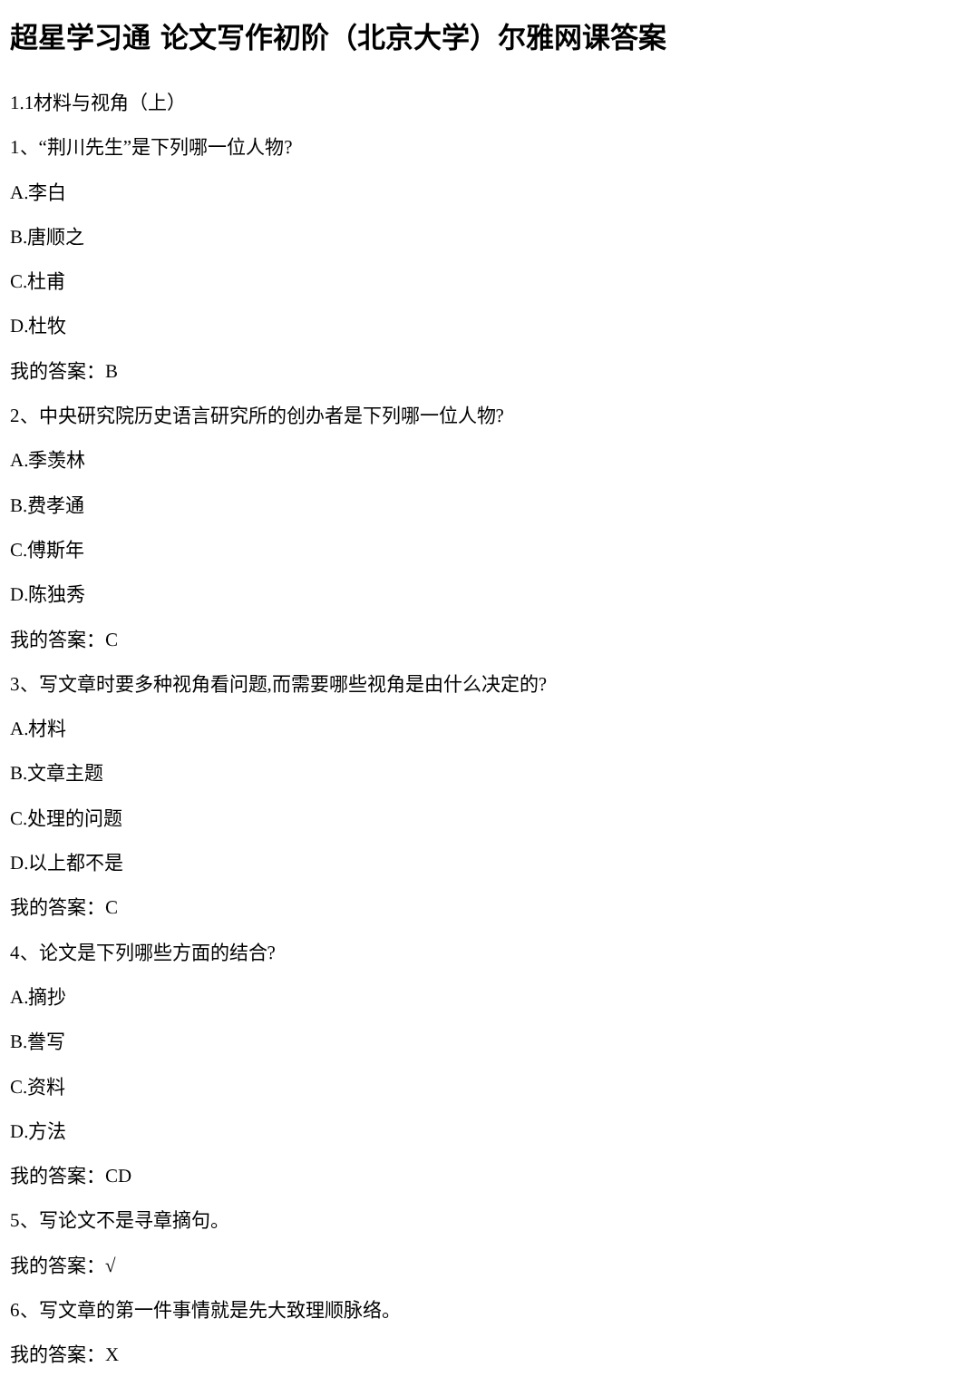超星学习通 论文写作初阶（北京大学）尔雅网课答案
1.1材料与视角（上）
1、“荆川先生”是下列哪一位人物?
A.李白
B.唐顺之
C.杜甫
D.杜牧
我的答案：B
2、中央研究院历史语言研究所的创办者是下列哪一位人物?
A.季羡林
B.费孝通
C.傅斯年
D.陈独秀
我的答案：C
3、写文章时要多种视角看问题,而需要哪些视角是由什么决定的?
A.材料
B.文章主题
C.处理的问题
D.以上都不是
我的答案：C
4、论文是下列哪些方面的结合?
A.摘抄
B.誊写
C.资料
D.方法
我的答案：CD
5、写论文不是寻章摘句。
我的答案：√
6、写文章的第一件事情就是先大致理顺脉络。
我的答案：X